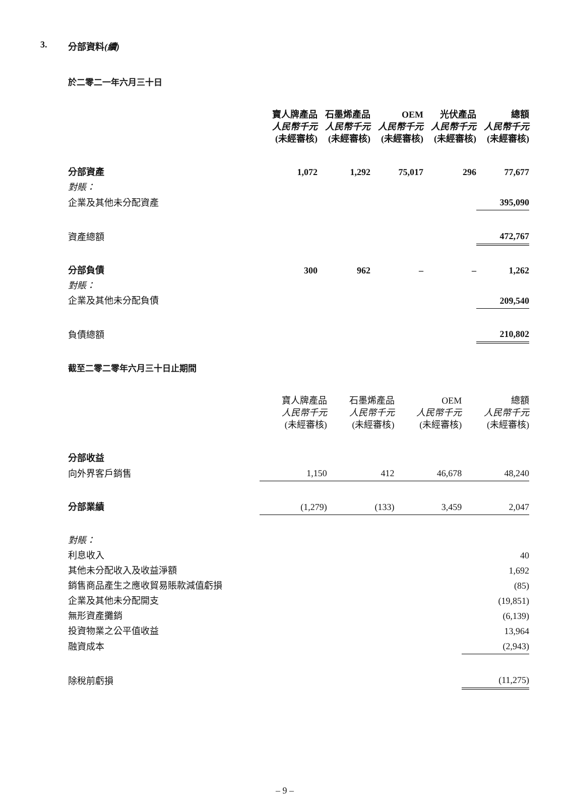3. 分部資料(續)
於二零二一年六月三十日
| | 寶人牌產品 人民幣千元 (未經審核) | 石墨烯產品 人民幣千元 (未經審核) | OEM 人民幣千元 (未經審核) | 光伏產品 人民幣千元 (未經審核) | 總額 人民幣千元 (未經審核) |
| --- | --- | --- | --- | --- | --- |
| 分部資產 | 1,072 | 1,292 | 75,017 | 296 | 77,677 |
| 對賬： | | | | | |
| 企業及其他未分配資產 | | | | | 395,090 |
| 資產總額 | | | | | 472,767 |
| 分部負債 | 300 | 962 | – | – | 1,262 |
| 對賬： | | | | | |
| 企業及其他未分配負債 | | | | | 209,540 |
| 負債總額 | | | | | 210,802 |
截至二零二零年六月三十日止期間
| | 寶人牌產品 人民幣千元 (未經審核) | 石墨烯產品 人民幣千元 (未經審核) | OEM 人民幣千元 (未經審核) | 總額 人民幣千元 (未經審核) |
| --- | --- | --- | --- | --- |
| 分部收益 | | | | |
| 向外界客戶銷售 | 1,150 | 412 | 46,678 | 48,240 |
| 分部業績 | (1,279) | (133) | 3,459 | 2,047 |
| 對賬： | | | | |
| 利息收入 | | | | 40 |
| 其他未分配收入及收益淨額 | | | | 1,692 |
| 銷售商品產生之應收貿易賬款減值虧損 | | | | (85) |
| 企業及其他未分配開支 | | | | (19,851) |
| 無形資產攤銷 | | | | (6,139) |
| 投資物業之公平值收益 | | | | 13,964 |
| 融資成本 | | | | (2,943) |
| 除稅前虧損 | | | | (11,275) |
– 9 –